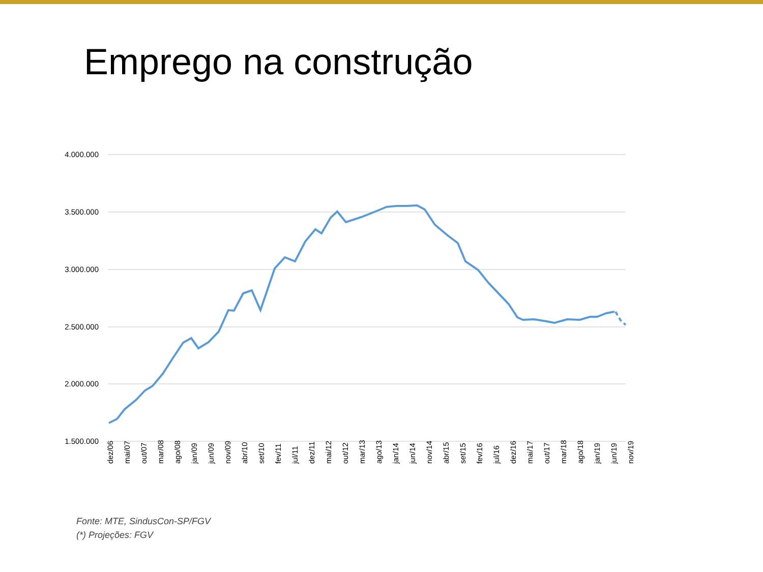Emprego na construção
4.000.000
3.500.000
3.000.000
2.500.000
2.000.000
1.500.000
dez/06
mai/07
out/07
mar/08
ago/08
jan/09
jun/09
nov/09
abr/10
set/10
fev/11
jul/11
dez/11
mai/12
out/12
mar/13
ago/13
jan/14
jun/14
nov/14
abr/15
set/15
fev/16
jul/16
dez/16
mai/17
out/17
mar/18
ago/18
jan/19
jun/19
nov/19
Fonte: MTE, SindusCon-SP/FGV
(*) Projeções: FGV